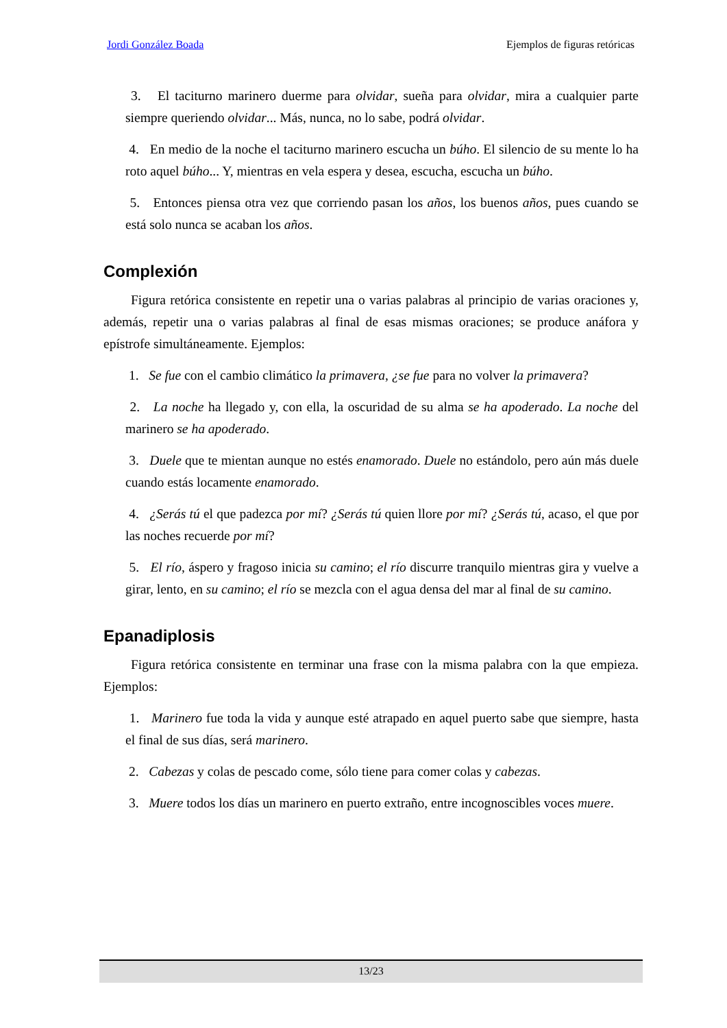Jordi González Boada Ejemplos de figuras retóricas
3. El taciturno marinero duerme para olvidar, sueña para olvidar, mira a cualquier parte siempre queriendo olvidar... Más, nunca, no lo sabe, podrá olvidar.
4. En medio de la noche el taciturno marinero escucha un búho. El silencio de su mente lo ha roto aquel búho... Y, mientras en vela espera y desea, escucha, escucha un búho.
5. Entonces piensa otra vez que corriendo pasan los años, los buenos años, pues cuando se está solo nunca se acaban los años.
Complexión
Figura retórica consistente en repetir una o varias palabras al principio de varias oraciones y, además, repetir una o varias palabras al final de esas mismas oraciones; se produce anáfora y epístrofe simultáneamente. Ejemplos:
1. Se fue con el cambio climático la primavera, ¿se fue para no volver la primavera?
2. La noche ha llegado y, con ella, la oscuridad de su alma se ha apoderado. La noche del marinero se ha apoderado.
3. Duele que te mientan aunque no estés enamorado. Duele no estándolo, pero aún más duele cuando estás locamente enamorado.
4. ¿Serás tú el que padezca por mí? ¿Serás tú quien llore por mí? ¿Serás tú, acaso, el que por las noches recuerde por mí?
5. El río, áspero y fragoso inicia su camino; el río discurre tranquilo mientras gira y vuelve a girar, lento, en su camino; el río se mezcla con el agua densa del mar al final de su camino.
Epanadiplosis
Figura retórica consistente en terminar una frase con la misma palabra con la que empieza. Ejemplos:
1. Marinero fue toda la vida y aunque esté atrapado en aquel puerto sabe que siempre, hasta el final de sus días, será marinero.
2. Cabezas y colas de pescado come, sólo tiene para comer colas y cabezas.
3. Muere todos los días un marinero en puerto extraño, entre incognoscibles voces muere.
13/23